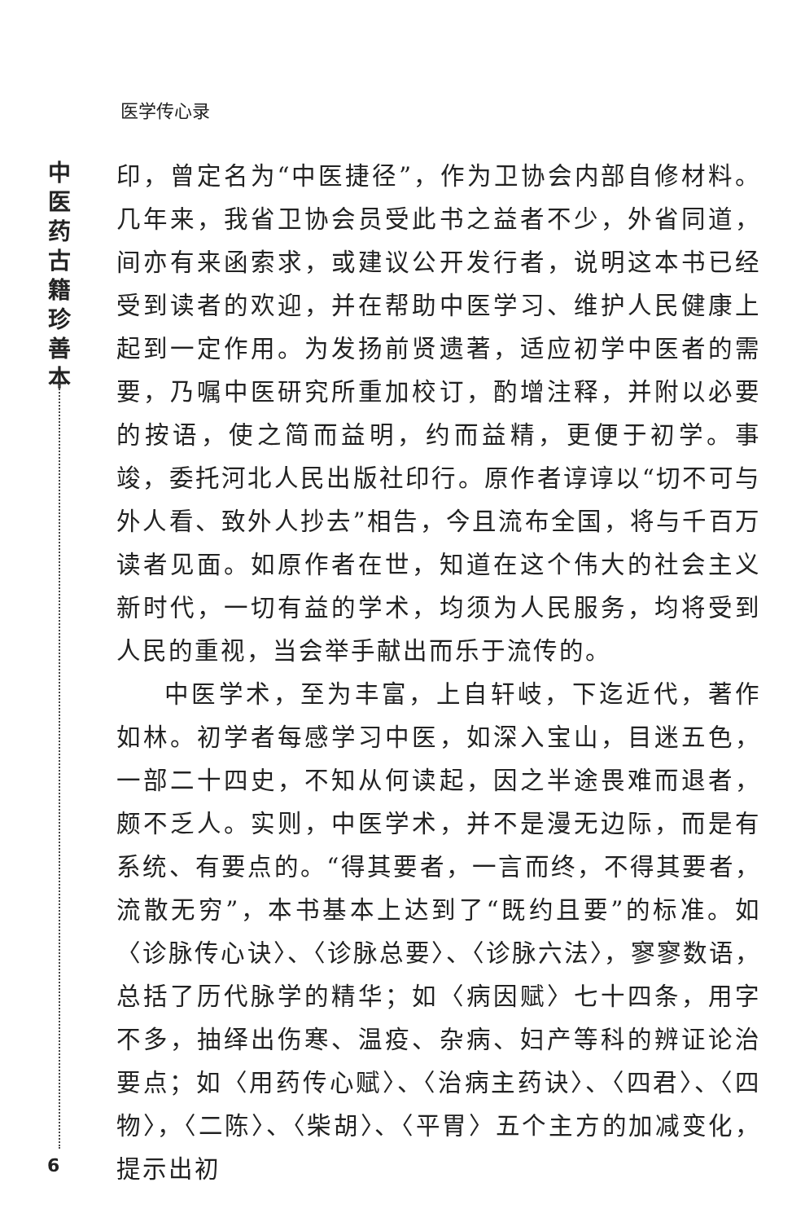医学传心录
中医药古籍珍善本
印，曾定名为“中医捷径”，作为卫协会内部自修材料。几年来，我省卫协会员受此书之益者不少，外省同道，间亦有来函索求，或建议公开发行者，说明这本书已经受到读者的欢迎，并在帮助中医学习、维护人民健康上起到一定作用。为发扬前贤遗著，适应初学中医者的需要，乃嘱中医研究所重加校订，酌增注释，并附以必要的按语，使之简而益明，约而益精，更便于初学。事竣，委托河北人民出版社印行。原作者谆谆以“切不可与外人看、致外人抄去”相告，今且流布全国，将与千百万读者见面。如原作者在世，知道在这个伟大的社会主义新时代，一切有益的学术，均须为人民服务，均将受到人民的重视，当会举手献出而乐于流传的。
中医学术，至为丰富，上自轩岐，下迄近代，著作如林。初学者每感学习中医，如深入宝山，目迷五色，一部二十四史，不知从何读起，因之半途畏难而退者，颇不乏人。实则，中医学术，并不是漫无边际，而是有系统、有要点的。“得其要者，一言而终，不得其要者，流散无穷”，本书基本上达到了“既约且要”的标准。如〈诊脉传心诀〉、〈诊脉总要〉、〈诊脉六法〉，寥寥数语，总括了历代脉学的精华；如〈病因赋〉七十四条，用字不多，抽绎出伤寒、温疫、杂病、妇产等科的辨证论治要点；如〈用药传心赋〉、〈治病主药诀〉、〈四君〉、〈四物〉，〈二陈〉、〈柴胡〉、〈平胃〉五个主方的加减变化，提示出初
6